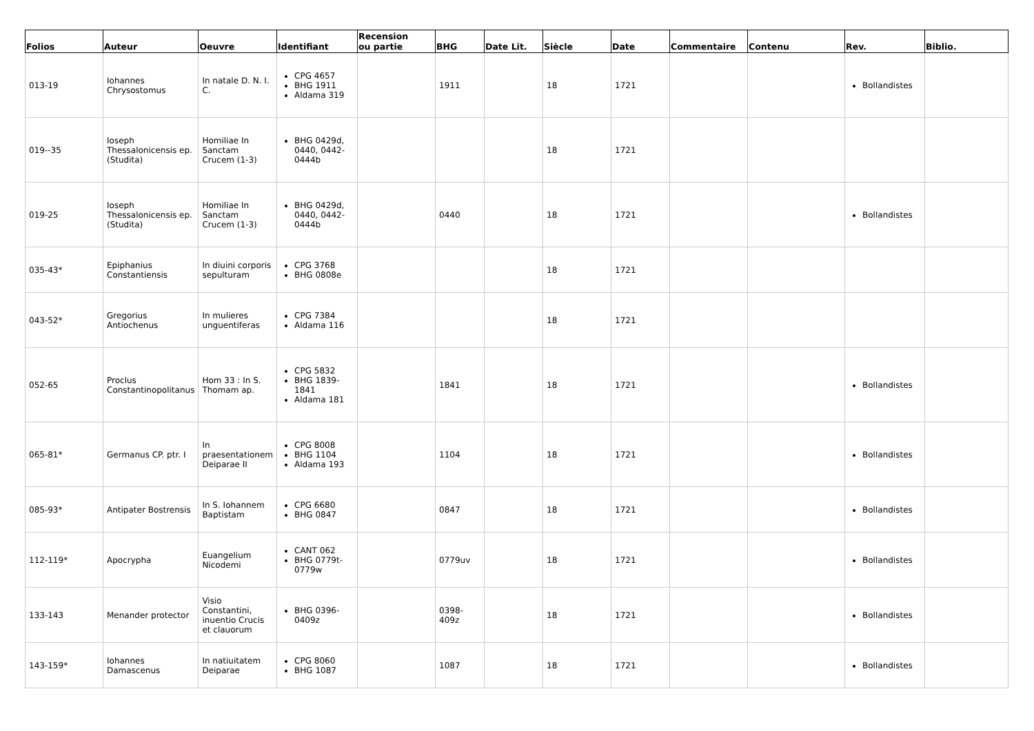| Folios | Auteur | Oeuvre | Identifiant | Recension ou partie | BHG | Date Lit. | Siècle | Date | Commentaire | Contenu | Rev. | Biblio. |
| --- | --- | --- | --- | --- | --- | --- | --- | --- | --- | --- | --- | --- |
| 013-19 | Iohannes Chrysostomus | In natale D. N. I. C. | CPG 4657 BHG 1911 Aldama 319 | | 1911 | | 18 | 1721 | | | Bollandistes | |
| 019--35 | Ioseph Thessalonicensis ep. (Studita) | Homiliae In Sanctam Crucem (1-3) | BHG 0429d, 0440, 0442-0444b | | | | 18 | 1721 | | | | |
| 019-25 | Ioseph Thessalonicensis ep. (Studita) | Homiliae In Sanctam Crucem (1-3) | BHG 0429d, 0440, 0442-0444b | | 0440 | | 18 | 1721 | | | Bollandistes | |
| 035-43* | Epiphanius Constantiensis | In diuini corporis sepulturam | CPG 3768 BHG 0808e | | | | 18 | 1721 | | | | |
| 043-52* | Gregorius Antiochenus | In mulieres unguentiferas | CPG 7384 Aldama 116 | | | | 18 | 1721 | | | | |
| 052-65 | Proclus Constantinopolitanus | Hom 33 : In S. Thomam ap. | CPG 5832 BHG 1839-1841 Aldama 181 | | 1841 | | 18 | 1721 | | | Bollandistes | |
| 065-81* | Germanus CP. ptr. I | In praesentationem Deiparae II | CPG 8008 BHG 1104 Aldama 193 | | 1104 | | 18 | 1721 | | | Bollandistes | |
| 085-93* | Antipater Bostrensis | In S. Iohannem Baptistam | CPG 6680 BHG 0847 | | 0847 | | 18 | 1721 | | | Bollandistes | |
| 112-119* | Apocrypha | Euangelium Nicodemi | CANT 062 BHG 0779t-0779w | | 0779uv | | 18 | 1721 | | | Bollandistes | |
| 133-143 | Menander protector | Visio Constantini, inuentio Crucis et clauorum | BHG 0396-0409z | | 0398-409z | | 18 | 1721 | | | Bollandistes | |
| 143-159* | Iohannes Damascenus | In natiuitatem Deiparae | CPG 8060 BHG 1087 | | 1087 | | 18 | 1721 | | | Bollandistes | |